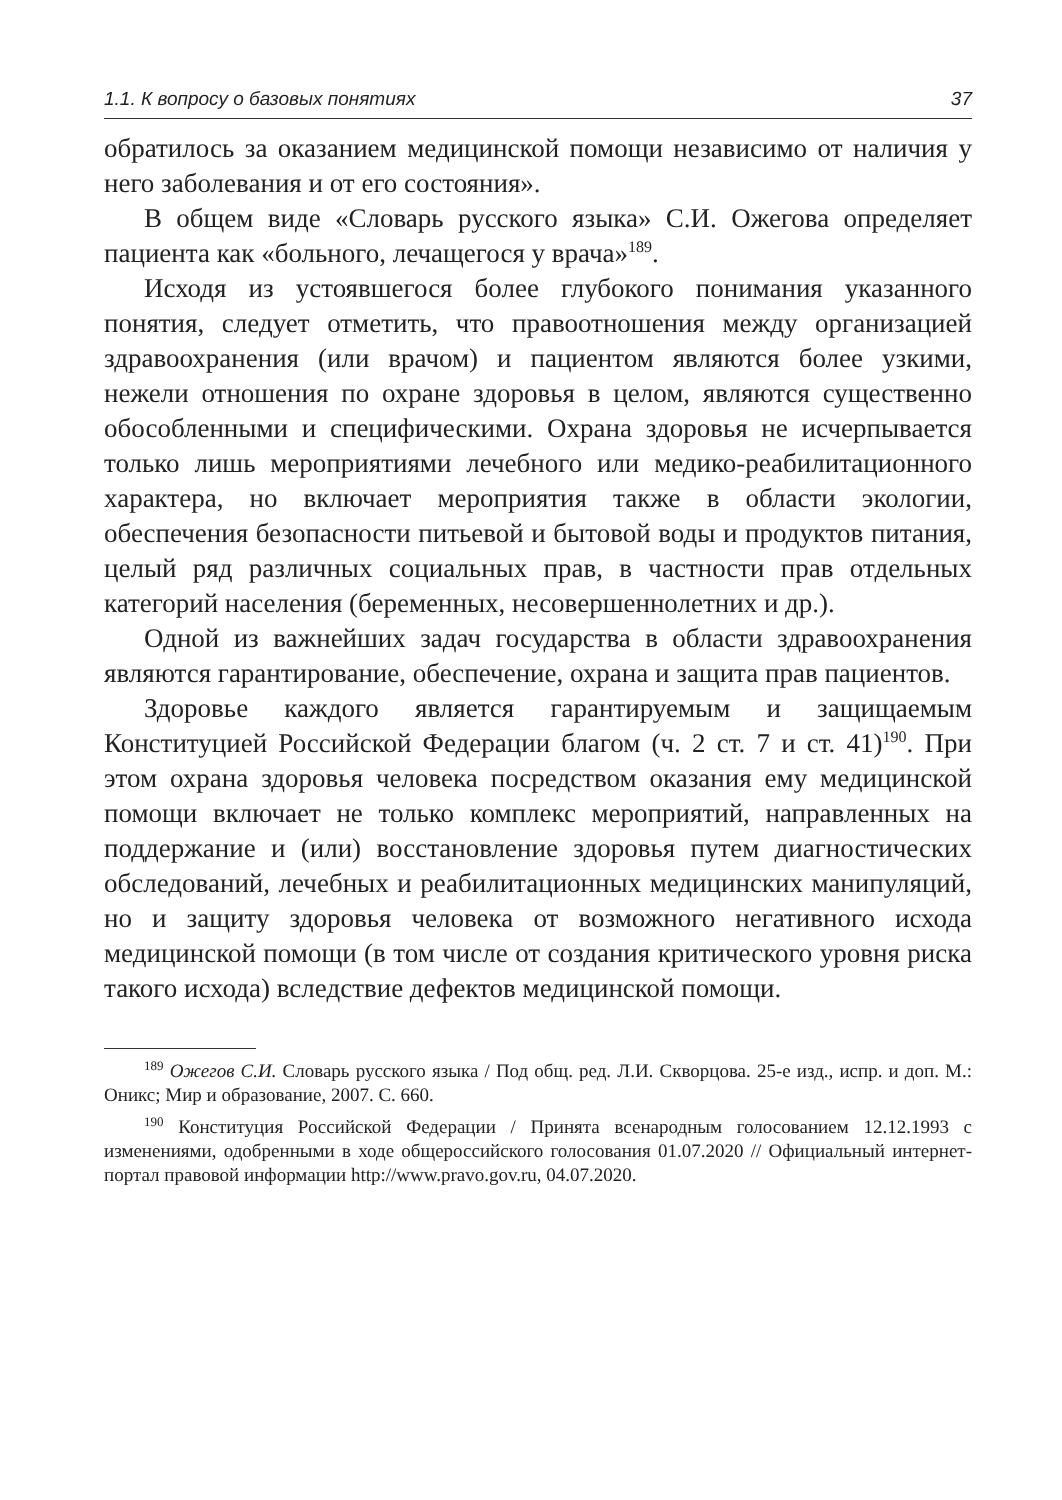1.1. К вопросу о базовых понятиях 37
обратилось за оказанием медицинской помощи независимо от наличия у него заболевания и от его состояния».
В общем виде «Словарь русского языка» С.И. Ожегова определяет пациента как «больного, лечащегося у врача»<sup>189</sup>.
Исходя из устоявшегося более глубокого понимания указанного понятия, следует отметить, что правоотношения между организацией здравоохранения (или врачом) и пациентом являются более узкими, нежели отношения по охране здоровья в целом, являются существенно обособленными и специфическими. Охрана здоровья не исчерпывается только лишь мероприятиями лечебного или медико-реабилитационного характера, но включает мероприятия также в области экологии, обеспечения безопасности питьевой и бытовой воды и продуктов питания, целый ряд различных социальных прав, в частности прав отдельных категорий населения (беременных, несовершеннолетних и др.).
Одной из важнейших задач государства в области здравоохранения являются гарантирование, обеспечение, охрана и защита прав пациентов.
Здоровье каждого является гарантируемым и защищаемым Конституцией Российской Федерации благом (ч. 2 ст. 7 и ст. 41)<sup>190</sup>. При этом охрана здоровья человека посредством оказания ему медицинской помощи включает не только комплекс мероприятий, направленных на поддержание и (или) восстановление здоровья путем диагностических обследований, лечебных и реабилитационных медицинских манипуляций, но и защиту здоровья человека от возможного негативного исхода медицинской помощи (в том числе от создания критического уровня риска такого исхода) вследствие дефектов медицинской помощи.
<sup>189</sup> Ожегов С.И. Словарь русского языка / Под общ. ред. Л.И. Скворцова. 25-е изд., испр. и доп. М.: Оникс; Мир и образование, 2007. С. 660.
<sup>190</sup> Конституция Российской Федерации / Принята всенародным голосованием 12.12.1993 с изменениями, одобренными в ходе общероссийского голосования 01.07.2020 // Официальный интернет-портал правовой информации http://www.pravo.gov.ru, 04.07.2020.